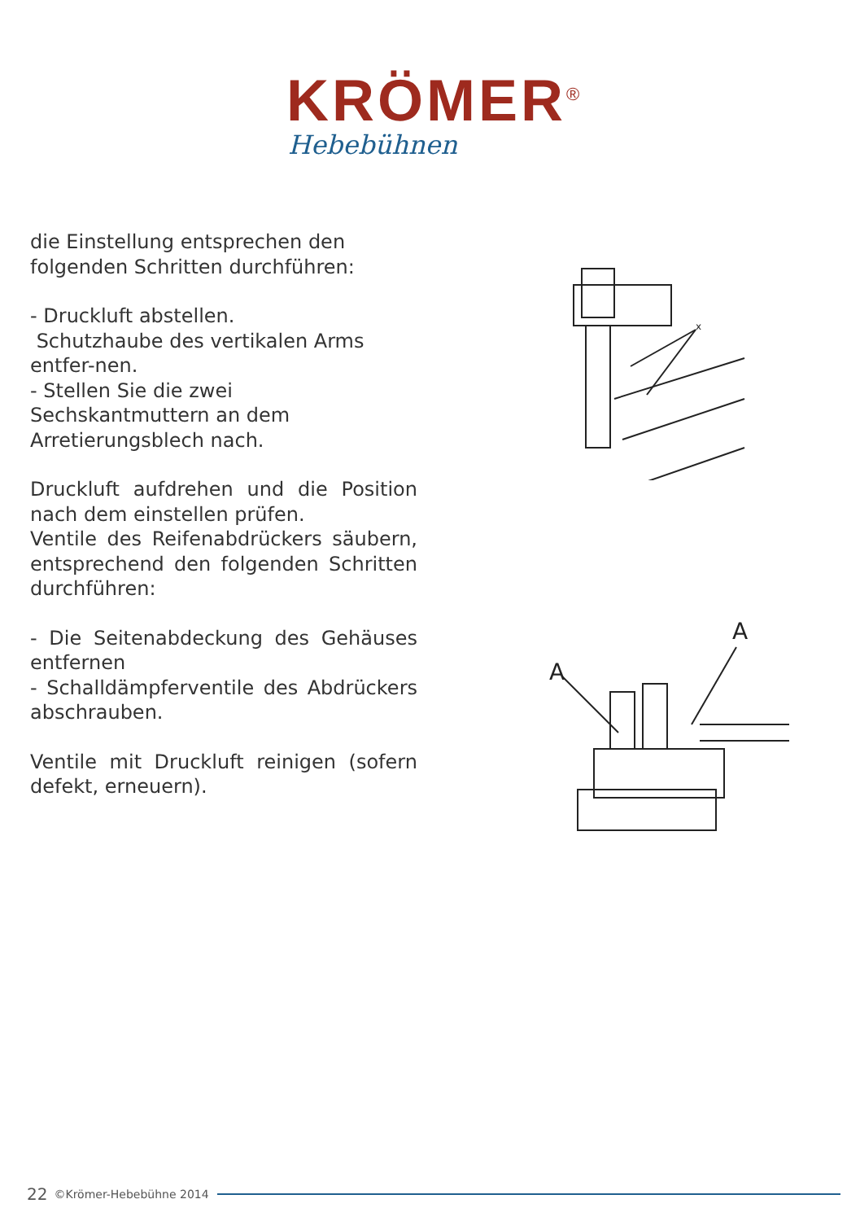KRÖMER<sup>®</sup>
Hebebühnen
die Einstellung entsprechen den folgenden Schritten durchführen:
- Druckluft abstellen.
Schutzhaube des vertikalen Arms entfer-nen.
- Stellen Sie die zwei Sechskantmuttern an dem Arretierungsblech nach.
Druckluft aufdrehen und die Position nach dem einstellen prüfen.
Ventile des Reifenabdrückers säubern, entsprechend den folgenden Schritten durchführen:
- Die Seitenabdeckung des Gehäuses entfernen
- Schalldämpferventile des Abdrückers abschrauben.
Ventile mit Druckluft reinigen (sofern defekt, erneuern).
x
A
A
22 ©Krömer-Hebebühne 2014